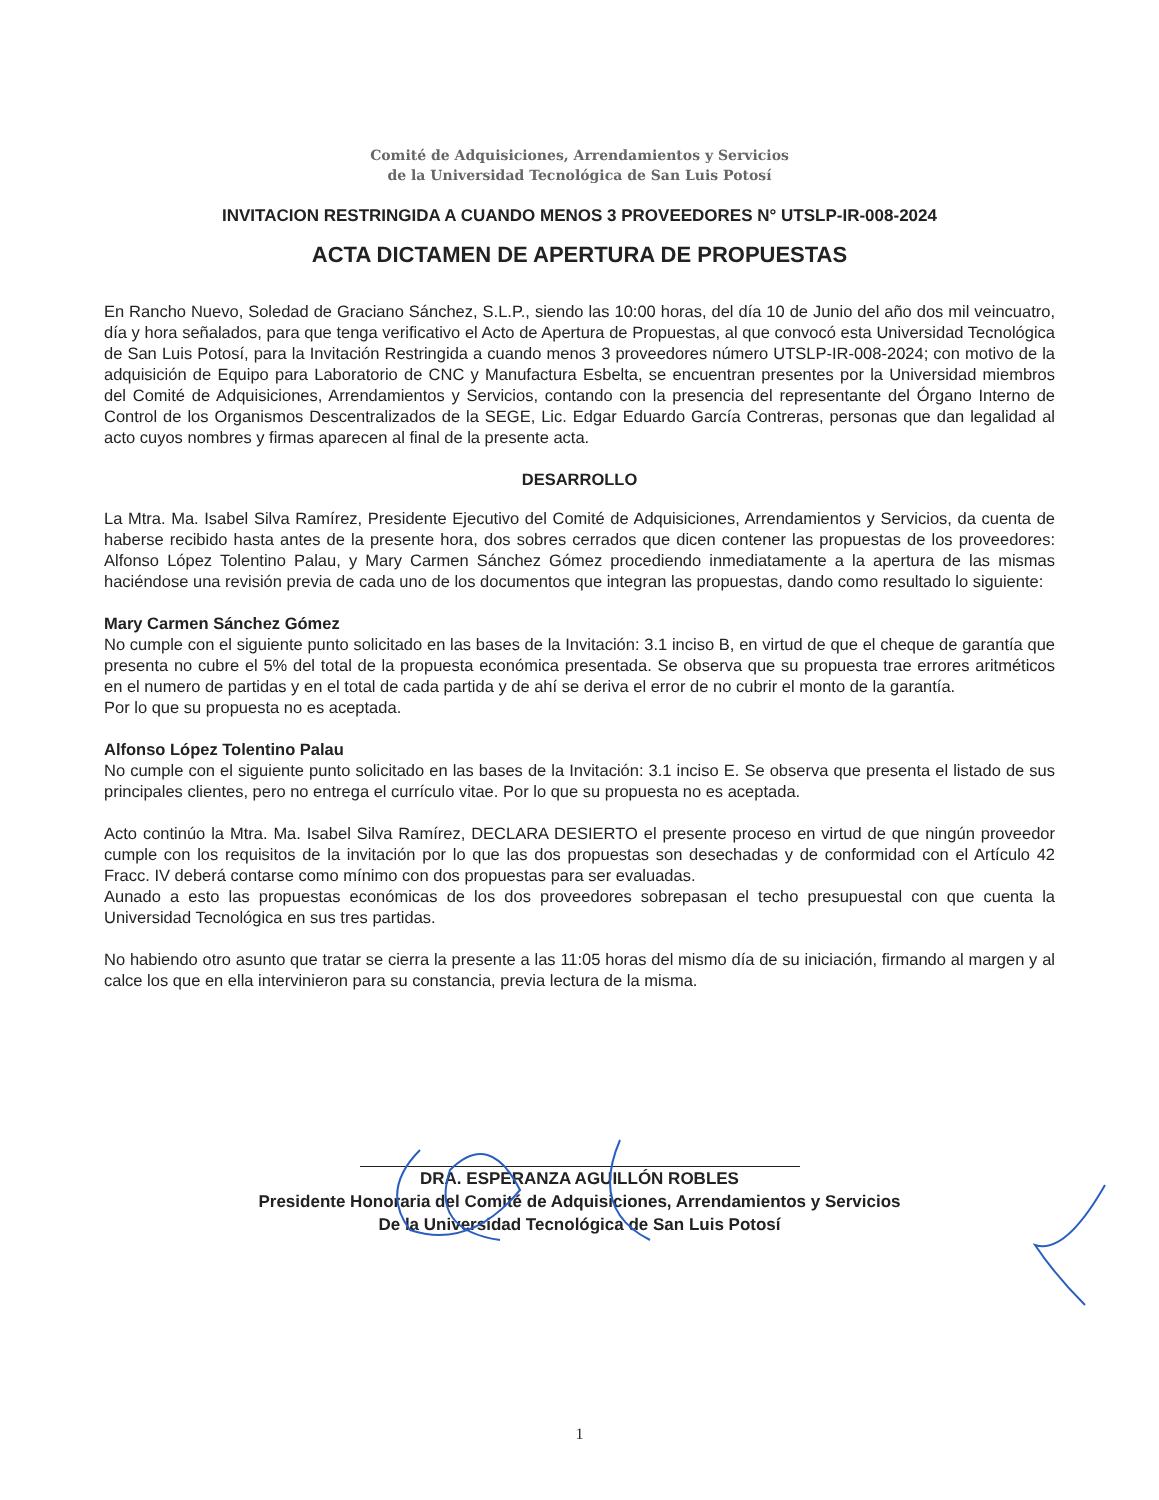Comité de Adquisiciones, Arrendamientos y Servicios
de la Universidad Tecnológica de San Luis Potosí
INVITACION RESTRINGIDA A CUANDO MENOS 3 PROVEEDORES N° UTSLP-IR-008-2024
ACTA DICTAMEN DE APERTURA DE PROPUESTAS
En Rancho Nuevo, Soledad de Graciano Sánchez, S.L.P., siendo las 10:00 horas, del día 10 de Junio del año dos mil veincuatro, día y hora señalados, para que tenga verificativo el Acto de Apertura de Propuestas, al que convocó esta Universidad Tecnológica de San Luis Potosí, para la Invitación Restringida a cuando menos 3 proveedores número UTSLP-IR-008-2024; con motivo de la adquisición de Equipo para Laboratorio de CNC y Manufactura Esbelta, se encuentran presentes por la Universidad miembros del Comité de Adquisiciones, Arrendamientos y Servicios, contando con la presencia del representante del Órgano Interno de Control de los Organismos Descentralizados de la SEGE, Lic. Edgar Eduardo García Contreras, personas que dan legalidad al acto cuyos nombres y firmas aparecen al final de la presente acta.
DESARROLLO
La Mtra. Ma. Isabel Silva Ramírez, Presidente Ejecutivo del Comité de Adquisiciones, Arrendamientos y Servicios, da cuenta de haberse recibido hasta antes de la presente hora, dos sobres cerrados que dicen contener las propuestas de los proveedores: Alfonso López Tolentino Palau, y Mary Carmen Sánchez Gómez procediendo inmediatamente a la apertura de las mismas haciéndose una revisión previa de cada uno de los documentos que integran las propuestas, dando como resultado lo siguiente:
Mary Carmen Sánchez Gómez
No cumple con el siguiente punto solicitado en las bases de la Invitación: 3.1 inciso B, en virtud de que el cheque de garantía que presenta no cubre el 5% del total de la propuesta económica presentada. Se observa que su propuesta trae errores aritméticos en el numero de partidas y en el total de cada partida y de ahí se deriva el error de no cubrir el monto de la garantía.
Por lo que su propuesta no es aceptada.
Alfonso López Tolentino Palau
No cumple con el siguiente punto solicitado en las bases de la Invitación: 3.1 inciso E. Se observa que presenta el listado de sus principales clientes, pero no entrega el currículo vitae. Por lo que su propuesta no es aceptada.
Acto continúo la Mtra. Ma. Isabel Silva Ramírez, DECLARA DESIERTO el presente proceso en virtud de que ningún proveedor cumple con los requisitos de la invitación por lo que las dos propuestas son desechadas y de conformidad con el Artículo 42 Fracc. IV deberá contarse como mínimo con dos propuestas para ser evaluadas.
Aunado a esto las propuestas económicas de los dos proveedores sobrepasan el techo presupuestal con que cuenta la Universidad Tecnológica en sus tres partidas.
No habiendo otro asunto que tratar se cierra la presente a las 11:05 horas del mismo día de su iniciación, firmando al margen y al calce los que en ella intervinieron para su constancia, previa lectura de la misma.
DRA. ESPERANZA AGUILLÓN ROBLES
Presidente Honoraria del Comité de Adquisiciones, Arrendamientos y Servicios
De la Universidad Tecnológica de San Luis Potosí
1